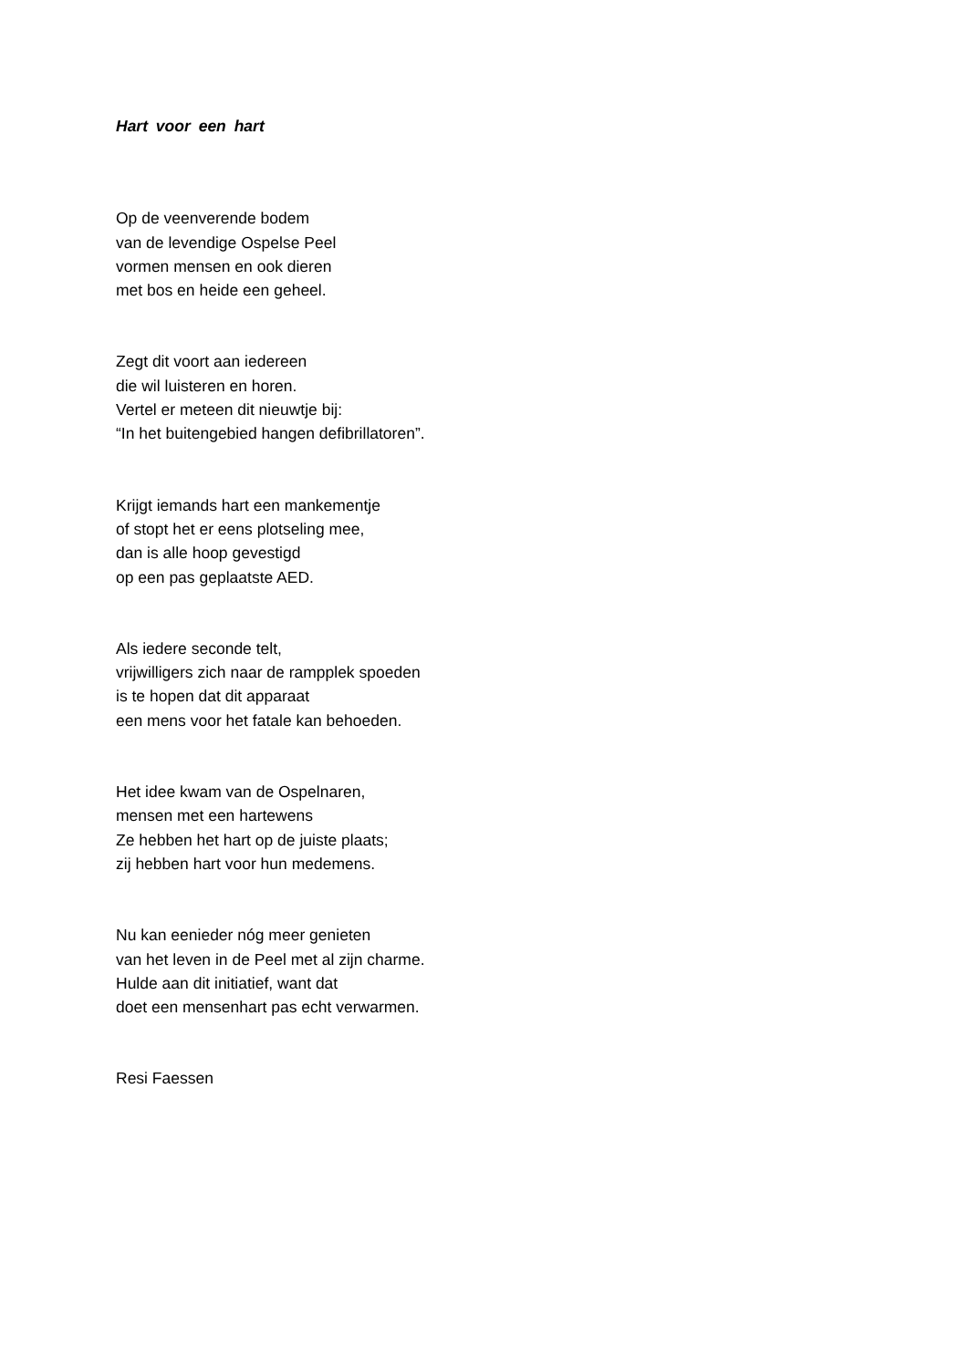Hart voor een hart
Op de veenverende bodem
van de levendige Ospelse Peel
vormen mensen en ook dieren
met bos en heide een geheel.
Zegt dit voort aan iedereen
die wil luisteren en horen.
Vertel er meteen dit nieuwtje bij:
“In het buitengebied hangen defibrillatoren”.
Krijgt iemands hart een mankementje
of stopt het er eens plotseling mee,
dan is alle hoop gevestigd
op een pas geplaatste AED.
Als iedere seconde telt,
vrijwilligers zich naar de rampplek spoeden
is te hopen dat dit apparaat
een mens voor het fatale kan behoeden.
Het idee kwam van de Ospelnaren,
mensen met een hartewens
Ze hebben het hart op de juiste plaats;
zij hebben hart voor hun medemens.
Nu kan eenieder nóg meer genieten
van het leven in de Peel met al zijn charme.
Hulde aan dit initiatief, want dat
doet een mensenhart pas echt verwarmen.
Resi Faessen